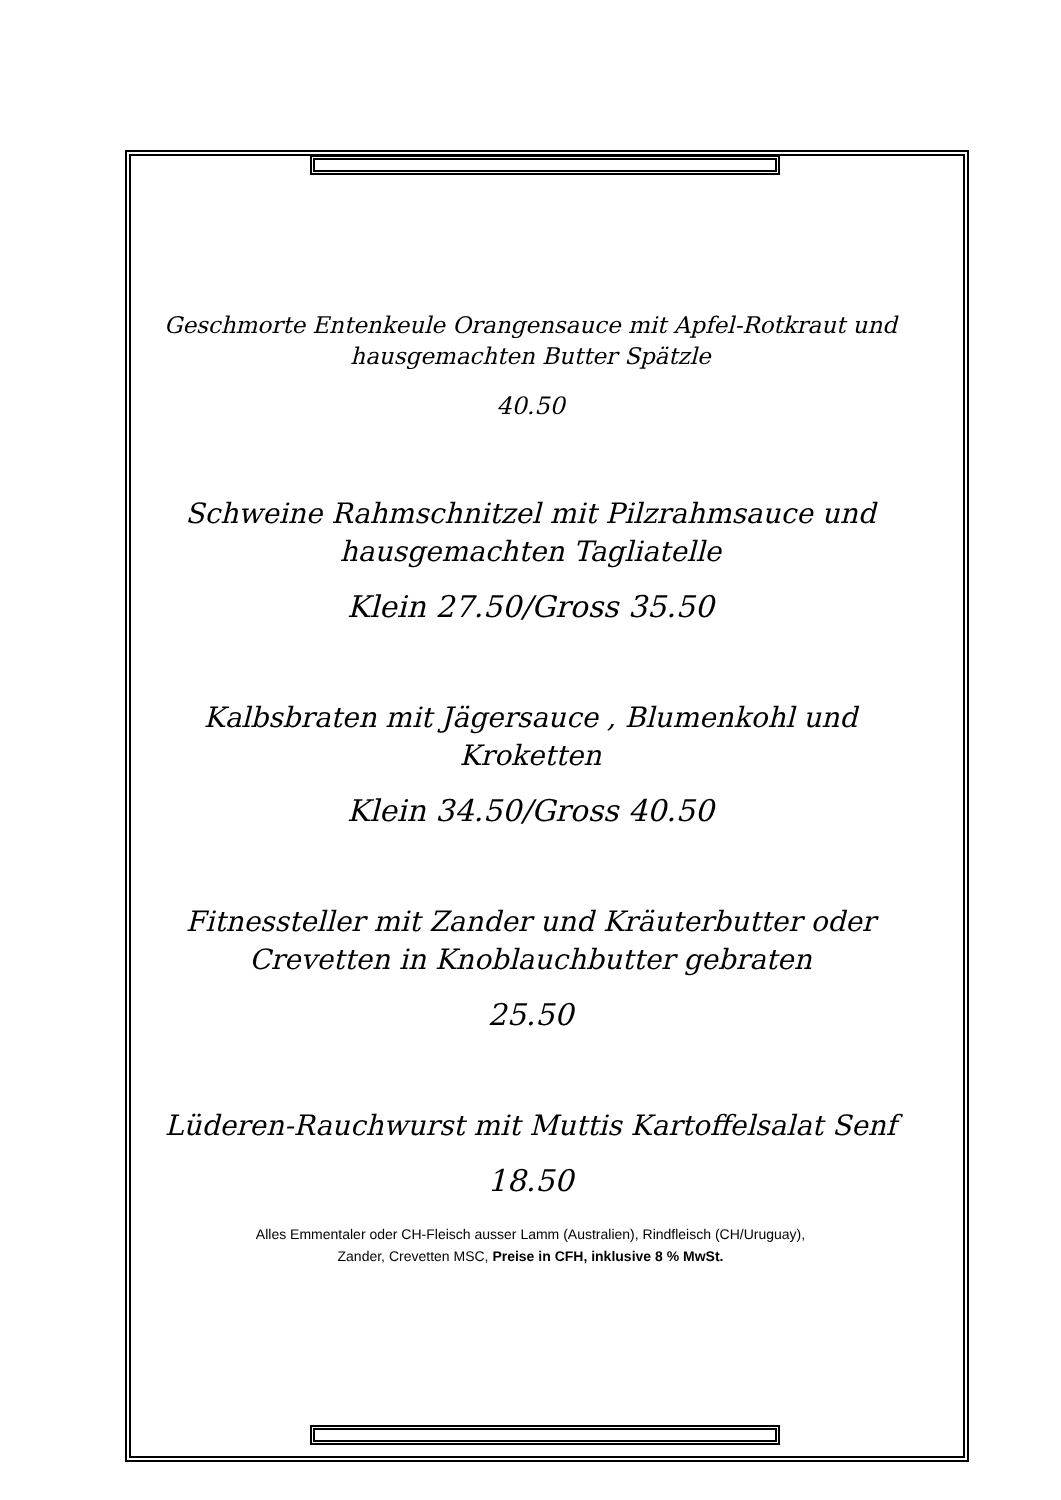Geschmorte Entenkeule Orangensauce mit Apfel-Rotkraut und hausgemachten Butter Spätzle
40.50
Schweine Rahmschnitzel mit Pilzrahmsauce und hausgemachten Tagliatelle
Klein 27.50/Gross 35.50
Kalbsbraten mit Jägersauce , Blumenkohl und Kroketten
Klein 34.50/Gross 40.50
Fitnessteller mit Zander und Kräuterbutter oder Crevetten in Knoblauchbutter gebraten
25.50
Lüderen-Rauchwurst mit Muttis Kartoffelsalat Senf
18.50
Alles Emmentaler oder CH-Fleisch ausser Lamm (Australien), Rindfleisch (CH/Uruguay),
Zander, Crevetten MSC, Preise in CFH, inklusive 8 % MwSt.